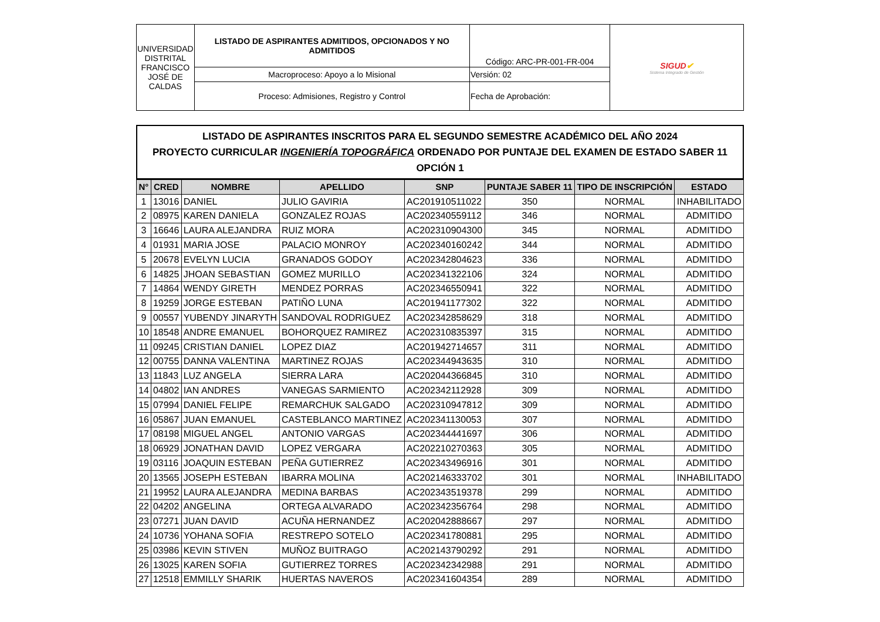| UNIVERSIDAD DISTRITAL FRANCISCO JOSÉ DE CALDAS | LISTADO DE ASPIRANTES ADMITIDOS, OPCIONADOS Y NO ADMITIDOS | Código: ARC-PR-001-FR-004 | SIGUD ✔ Sistema Integrado de Gestión |
| | Macroproceso: Apoyo a lo Misional | Versión: 02 | |
| | Proceso: Admisiones, Registro y Control | Fecha de Aprobación: | |
LISTADO DE ASPIRANTES INSCRITOS PARA EL SEGUNDO SEMESTRE ACADÉMICO DEL AÑO 2024
PROYECTO CURRICULAR INGENIERÍA TOPOGRÁFICA ORDENADO POR PUNTAJE DEL EXAMEN DE ESTADO SABER 11
OPCIÓN 1
| N° | CRED | NOMBRE | APELLIDO | SNP | PUNTAJE SABER 11 | TIPO DE INSCRIPCIÓN | ESTADO |
| --- | --- | --- | --- | --- | --- | --- | --- |
| 1 | 13016 | DANIEL | JULIO GAVIRIA | AC201910511022 | 350 | NORMAL | INHABILITADO |
| 2 | 08975 | KAREN DANIELA | GONZALEZ ROJAS | AC202340559112 | 346 | NORMAL | ADMITIDO |
| 3 | 16646 | LAURA ALEJANDRA | RUIZ MORA | AC202310904300 | 345 | NORMAL | ADMITIDO |
| 4 | 01931 | MARIA JOSE | PALACIO MONROY | AC202340160242 | 344 | NORMAL | ADMITIDO |
| 5 | 20678 | EVELYN LUCIA | GRANADOS GODOY | AC202342804623 | 336 | NORMAL | ADMITIDO |
| 6 | 14825 | JHOAN SEBASTIAN | GOMEZ MURILLO | AC202341322106 | 324 | NORMAL | ADMITIDO |
| 7 | 14864 | WENDY GIRETH | MENDEZ PORRAS | AC202346550941 | 322 | NORMAL | ADMITIDO |
| 8 | 19259 | JORGE ESTEBAN | PATIÑO LUNA | AC201941177302 | 322 | NORMAL | ADMITIDO |
| 9 | 00557 | YUBENDY JINARYTH | SANDOVAL RODRIGUEZ | AC202342858629 | 318 | NORMAL | ADMITIDO |
| 10 | 18548 | ANDRE EMANUEL | BOHORQUEZ RAMIREZ | AC202310835397 | 315 | NORMAL | ADMITIDO |
| 11 | 09245 | CRISTIAN DANIEL | LOPEZ DIAZ | AC201942714657 | 311 | NORMAL | ADMITIDO |
| 12 | 00755 | DANNA VALENTINA | MARTINEZ ROJAS | AC202344943635 | 310 | NORMAL | ADMITIDO |
| 13 | 11843 | LUZ ANGELA | SIERRA LARA | AC202044366845 | 310 | NORMAL | ADMITIDO |
| 14 | 04802 | IAN ANDRES | VANEGAS SARMIENTO | AC202342112928 | 309 | NORMAL | ADMITIDO |
| 15 | 07994 | DANIEL FELIPE | REMARCHUK SALGADO | AC202310947812 | 309 | NORMAL | ADMITIDO |
| 16 | 05867 | JUAN EMANUEL | CASTEBLANCO MARTINEZ | AC202341130053 | 307 | NORMAL | ADMITIDO |
| 17 | 08198 | MIGUEL ANGEL | ANTONIO VARGAS | AC202344441697 | 306 | NORMAL | ADMITIDO |
| 18 | 06929 | JONATHAN DAVID | LOPEZ VERGARA | AC202210270363 | 305 | NORMAL | ADMITIDO |
| 19 | 03116 | JOAQUIN ESTEBAN | PEÑA GUTIERREZ | AC202343496916 | 301 | NORMAL | ADMITIDO |
| 20 | 13565 | JOSEPH ESTEBAN | IBARRA MOLINA | AC202146333702 | 301 | NORMAL | INHABILITADO |
| 21 | 19952 | LAURA ALEJANDRA | MEDINA BARBAS | AC202343519378 | 299 | NORMAL | ADMITIDO |
| 22 | 04202 | ANGELINA | ORTEGA ALVARADO | AC202342356764 | 298 | NORMAL | ADMITIDO |
| 23 | 07271 | JUAN DAVID | ACUÑA HERNANDEZ | AC202042888667 | 297 | NORMAL | ADMITIDO |
| 24 | 10736 | YOHANA SOFIA | RESTREPO SOTELO | AC202341780881 | 295 | NORMAL | ADMITIDO |
| 25 | 03986 | KEVIN STIVEN | MUÑOZ BUITRAGO | AC202143790292 | 291 | NORMAL | ADMITIDO |
| 26 | 13025 | KAREN SOFIA | GUTIERREZ TORRES | AC202342342988 | 291 | NORMAL | ADMITIDO |
| 27 | 12518 | EMMILLY SHARIK | HUERTAS NAVEROS | AC202341604354 | 289 | NORMAL | ADMITIDO |